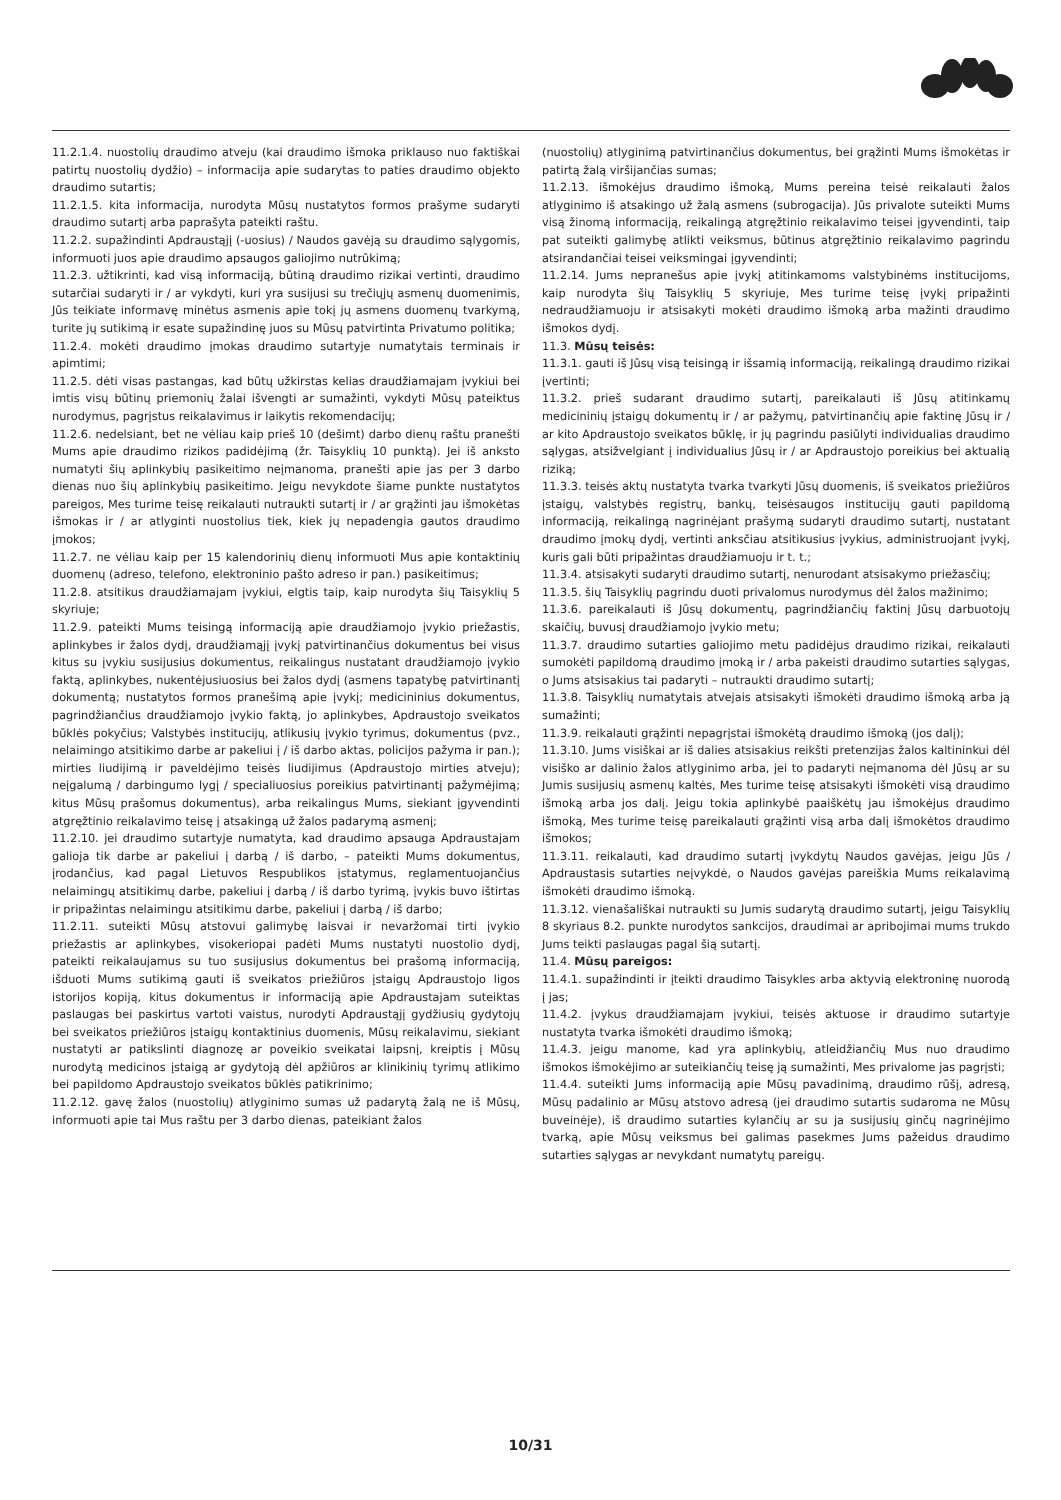11.2.1.4. nuostolių draudimo atveju (kai draudimo išmoka priklauso nuo faktiškai patirtų nuostolių dydžio) – informacija apie sudarytas to paties draudimo objekto draudimo sutartis;
11.2.1.5. kita informacija, nurodyta Mūsų nustatytos formos prašyme sudaryti draudimo sutartį arba paprašyta pateikti raštu.
11.2.2. supažindinti Apdraustąjį (-uosius) / Naudos gavėją su draudimo sąlygomis, informuoti juos apie draudimo apsaugos galiojimo nutrūkimą;
11.2.3. užtikrinti, kad visą informaciją, būtiną draudimo rizikai vertinti, draudimo sutarčiai sudaryti ir / ar vykdyti, kuri yra susijusi su trečiųjų asmenų duomenimis, Jūs teikiate informavę minėtus asmenis apie tokį jų asmens duomenų tvarkymą, turite jų sutikimą ir esate supažindinę juos su Mūsų patvirtinta Privatumo politika;
11.2.4. mokėti draudimo įmokas draudimo sutartyje numatytais terminais ir apimtimi;
11.2.5. dėti visas pastangas, kad būtų užkirstas kelias draudžiamajam įvykiui bei imtis visų būtinų priemonių žalai išvengti ar sumažinti, vykdyti Mūsų pateiktus nurodymus, pagrįstus reikalavimus ir laikytis rekomendacijų;
11.2.6. nedelsiant, bet ne vėliau kaip prieš 10 (dešimt) darbo dienų raštu pranešti Mums apie draudimo rizikos padidėjimą (žr. Taisyklių 10 punktą). Jei iš anksto numatyti šių aplinkybių pasikeitimo neįmanoma, pranešti apie jas per 3 darbo dienas nuo šių aplinkybių pasikeitimo. Jeigu nevykdote šiame punkte nustatytos pareigos, Mes turime teisę reikalauti nutraukti sutartį ir / ar grąžinti jau išmokėtas išmokas ir / ar atlyginti nuostolius tiek, kiek jų nepadengia gautos draudimo įmokos;
11.2.7. ne vėliau kaip per 15 kalendorinių dienų informuoti Mus apie kontaktinių duomenų (adreso, telefono, elektroninio pašto adreso ir pan.) pasikeitimus;
11.2.8. atsitikus draudžiamajam įvykiui, elgtis taip, kaip nurodyta šių Taisyklių 5 skyriuje;
11.2.9. pateikti Mums teisingą informaciją apie draudžiamojo įvykio priežastis, aplinkybes ir žalos dydį, draudžiamąjį įvykį patvirtinančius dokumentus bei visus kitus su įvykiu susijusius dokumentus, reikalingus nustatant draudžiamojo įvykio faktą, aplinkybes, nukentėjusiuosius bei žalos dydį (asmens tapatybę patvirtinantį dokumentą; nustatytos formos pranešimą apie įvykį; medicininius dokumentus, pagrindžiančius draudžiamojo įvykio faktą, jo aplinkybes, Apdraustojo sveikatos būklės pokyčius; Valstybės institucijų, atlikusių įvykio tyrimus, dokumentus (pvz., nelaimingo atsitikimo darbe ar pakeliui į / iš darbo aktas, policijos pažyma ir pan.); mirties liudijimą ir paveldėjimo teisės liudijimus (Apdraustojo mirties atveju); neįgalumą / darbingumo lygį / specialiuosius poreikius patvirtinantį pažymėjimą; kitus Mūsų prašomus dokumentus), arba reikalingus Mums, siekiant įgyvendinti atgręžtinio reikalavimo teisę į atsakingą už žalos padarymą asmenį;
11.2.10. jei draudimo sutartyje numatyta, kad draudimo apsauga Apdraustajam galioja tik darbe ar pakeliui į darbą / iš darbo, – pateikti Mums dokumentus, įrodančius, kad pagal Lietuvos Respublikos įstatymus, reglamentuojančius nelaimingų atsitikimų darbe, pakeliui į darbą / iš darbo tyrimą, įvykis buvo ištirtas ir pripažintas nelaimingu atsitikimu darbe, pakeliui į darbą / iš darbo;
11.2.11. suteikti Mūsų atstovui galimybę laisvai ir nevaržomai tirti įvykio priežastis ar aplinkybes, visokeriopai padėti Mums nustatyti nuostolio dydį, pateikti reikalaujamus su tuo susijusius dokumentus bei prašomą informaciją, išduoti Mums sutikimą gauti iš sveikatos priežiūros įstaigų Apdraustojo ligos istorijos kopiją, kitus dokumentus ir informaciją apie Apdraustajam suteiktas paslaugas bei paskirtus vartoti vaistus, nurodyti Apdraustąjį gydžiusių gydytojų bei sveikatos priežiūros įstaigų kontaktinius duomenis, Mūsų reikalavimu, siekiant nustatyti ar patikslinti diagnozę ar poveikio sveikatai laipsnį, kreiptis į Mūsų nurodytą medicinos įstaigą ar gydytoją dėl apžiūros ar klinikinių tyrimų atlikimo bei papildomo Apdraustojo sveikatos būklės patikrinimo;
11.2.12. gavę žalos (nuostolių) atlyginimo sumas už padarytą žalą ne iš Mūsų, informuoti apie tai Mus raštu per 3 darbo dienas, pateikiant žalos
(nuostolių) atlyginimą patvirtinančius dokumentus, bei grąžinti Mums išmokėtas ir patirtą žalą viršijančias sumas;
11.2.13. išmokėjus draudimo išmoką, Mums pereina teisė reikalauti žalos atlyginimo iš atsakingo už žalą asmens (subrogacija). Jūs privalote suteikti Mums visą žinomą informaciją, reikalingą atgręžtinio reikalavimo teisei įgyvendinti, taip pat suteikti galimybę atlikti veiksmus, būtinus atgręžtinio reikalavimo pagrindu atsirandančiai teisei veiksmingai įgyvendinti;
11.2.14. Jums nepranešus apie įvykį atitinkamoms valstybinėms institucijoms, kaip nurodyta šių Taisyklių 5 skyriuje, Mes turime teisę įvykį pripažinti nedraudžiamuoju ir atsisakyti mokėti draudimo išmoką arba mažinti draudimo išmokos dydį.
11.3. Mūsų teisės:
11.3.1. gauti iš Jūsų visą teisingą ir išsamią informaciją, reikalingą draudimo rizikai įvertinti;
11.3.2. prieš sudarant draudimo sutartį, pareikalauti iš Jūsų atitinkamų medicininių įstaigų dokumentų ir / ar pažymų, patvirtinančių apie faktinę Jūsų ir / ar kito Apdraustojo sveikatos būklę, ir jų pagrindu pasiūlyti individualias draudimo sąlygas, atsižvelgiant į individualius Jūsų ir / ar Apdraustojo poreikius bei aktualią riziką;
11.3.3. teisės aktų nustatyta tvarka tvarkyti Jūsų duomenis, iš sveikatos priežiūros įstaigų, valstybės registrų, bankų, teisėsaugos institucijų gauti papildomą informaciją, reikalingą nagrinėjant prašymą sudaryti draudimo sutartį, nustatant draudimo įmokų dydį, vertinti anksčiau atsitikusius įvykius, administruojant įvykį, kuris gali būti pripažintas draudžiamuoju ir t. t.;
11.3.4. atsisakyti sudaryti draudimo sutartį, nenurodant atsisakymo priežasčių;
11.3.5. šių Taisyklių pagrindu duoti privalomus nurodymus dėl žalos mažinimo;
11.3.6. pareikalauti iš Jūsų dokumentų, pagrindžiančių faktinį Jūsų darbuotojų skaičių, buvusį draudžiamojo įvykio metu;
11.3.7. draudimo sutarties galiojimo metu padidėjus draudimo rizikai, reikalauti sumokėti papildomą draudimo įmoką ir / arba pakeisti draudimo sutarties sąlygas, o Jums atsisakius tai padaryti – nutraukti draudimo sutartį;
11.3.8. Taisyklių numatytais atvejais atsisakyti išmokėti draudimo išmoką arba ją sumažinti;
11.3.9. reikalauti grąžinti nepagrįstai išmokėtą draudimo išmoką (jos dalį);
11.3.10. Jums visiškai ar iš dalies atsisakius reikšti pretenzijas žalos kaltininkui dėl visiško ar dalinio žalos atlyginimo arba, jei to padaryti neįmanoma dėl Jūsų ar su Jumis susijusių asmenų kaltės, Mes turime teisę atsisakyti išmokėti visą draudimo išmoką arba jos dalį. Jeigu tokia aplinkybė paaiškėtų jau išmokėjus draudimo išmoką, Mes turime teisę pareikalauti grąžinti visą arba dalį išmokėtos draudimo išmokos;
11.3.11. reikalauti, kad draudimo sutartį įvykdytų Naudos gavėjas, jeigu Jūs / Apdraustasis sutarties neįvykdė, o Naudos gavėjas pareiškia Mums reikalavimą išmokėti draudimo išmoką.
11.3.12. vienašališkai nutraukti su Jumis sudarytą draudimo sutartį, jeigu Taisyklių 8 skyriaus 8.2. punkte nurodytos sankcijos, draudimai ar apribojimai mums trukdo Jums teikti paslaugas pagal šią sutartį.
11.4. Mūsų pareigos:
11.4.1. supažindinti ir įteikti draudimo Taisykles arba aktyvią elektroninę nuorodą į jas;
11.4.2. įvykus draudžiamajam įvykiui, teisės aktuose ir draudimo sutartyje nustatyta tvarka išmokėti draudimo išmoką;
11.4.3. jeigu manome, kad yra aplinkybių, atleidžiančių Mus nuo draudimo išmokos išmokėjimo ar suteikiančių teisę ją sumažinti, Mes privalome jas pagrįsti;
11.4.4. suteikti Jums informaciją apie Mūsų pavadinimą, draudimo rūšį, adresą, Mūsų padalinio ar Mūsų atstovo adresą (jei draudimo sutartis sudaroma ne Mūsų buveinėje), iš draudimo sutarties kylančių ar su ja susijusių ginčų nagrinėjimo tvarką, apie Mūsų veiksmus bei galimas pasekmes Jums pažeidus draudimo sutarties sąlygas ar nevykdant numatytų pareigų.
10/31